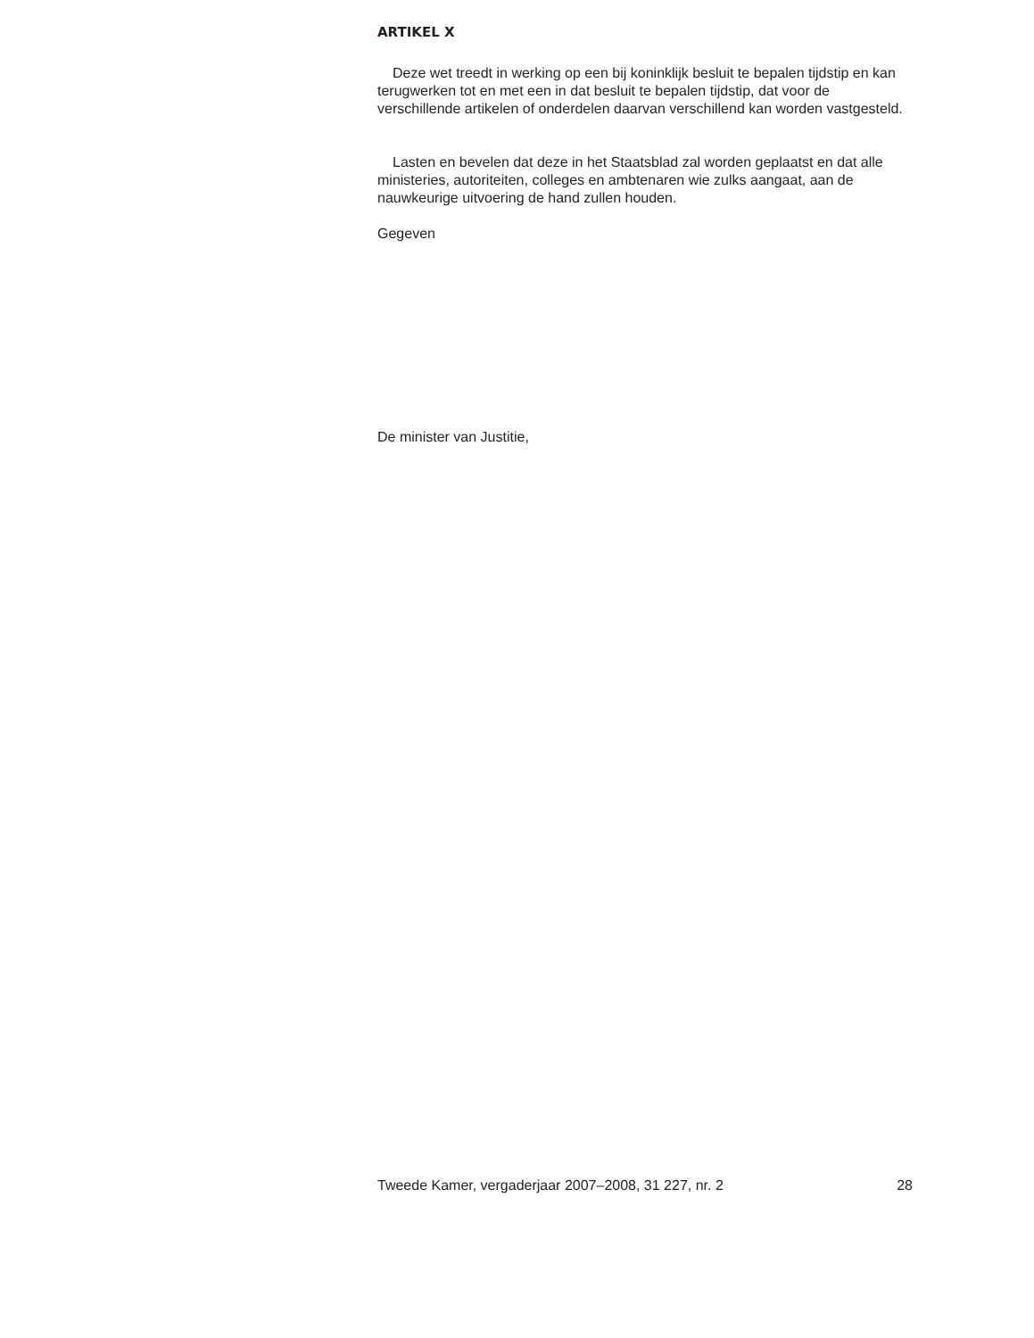ARTIKEL X
Deze wet treedt in werking op een bij koninklijk besluit te bepalen tijdstip en kan terugwerken tot en met een in dat besluit te bepalen tijdstip, dat voor de verschillende artikelen of onderdelen daarvan verschillend kan worden vastgesteld.
Lasten en bevelen dat deze in het Staatsblad zal worden geplaatst en dat alle ministeries, autoriteiten, colleges en ambtenaren wie zulks aangaat, aan de nauwkeurige uitvoering de hand zullen houden.
Gegeven
De minister van Justitie,
Tweede Kamer, vergaderjaar 2007–2008, 31 227, nr. 2 28